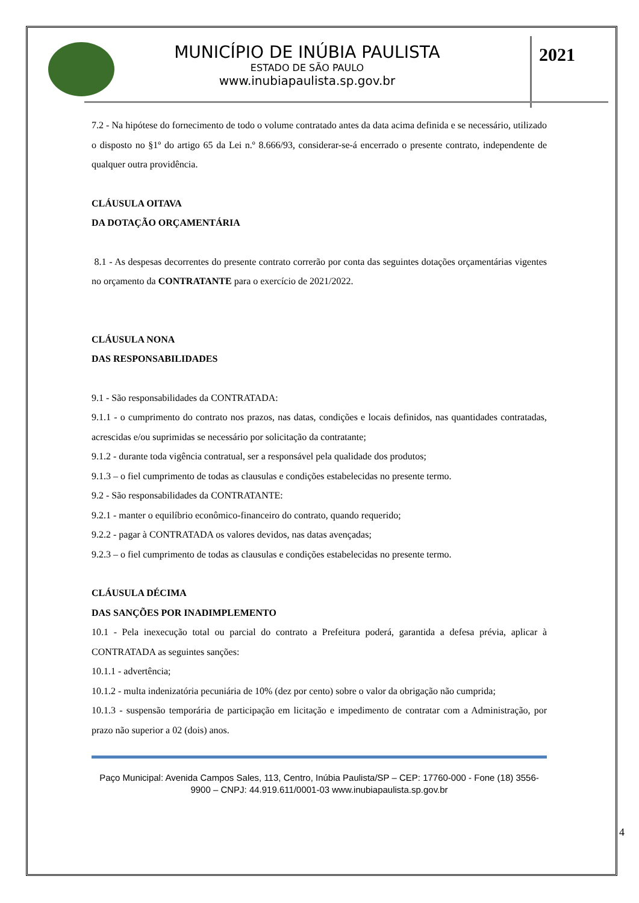MUNICÍPIO DE INÚBIA PAULISTA
ESTADO DE SÃO PAULO
www.inubiapaulista.sp.gov.br
2021
7.2 - Na hipótese do fornecimento de todo o volume contratado antes da data acima definida e se necessário, utilizado o disposto no §1º do artigo 65 da Lei n.º 8.666/93, considerar-se-á encerrado o presente contrato, independente de qualquer outra providência.
CLÁUSULA OITAVA
DA DOTAÇÃO ORÇAMENTÁRIA
8.1 - As despesas decorrentes do presente contrato correrão por conta das seguintes dotações orçamentárias vigentes no orçamento da CONTRATANTE para o exercício de 2021/2022.
CLÁUSULA NONA
DAS RESPONSABILIDADES
9.1 - São responsabilidades da CONTRATADA:
9.1.1 - o cumprimento do contrato nos prazos, nas datas, condições e locais definidos, nas quantidades contratadas, acrescidas e/ou suprimidas se necessário por solicitação da contratante;
9.1.2 - durante toda vigência contratual, ser a responsável pela qualidade dos produtos;
9.1.3 – o fiel cumprimento de todas as clausulas e condições estabelecidas no presente termo.
9.2 - São responsabilidades da CONTRATANTE:
9.2.1 - manter o equilíbrio econômico-financeiro do contrato, quando requerido;
9.2.2 - pagar à CONTRATADA os valores devidos, nas datas avençadas;
9.2.3 – o fiel cumprimento de todas as clausulas e condições estabelecidas no presente termo.
CLÁUSULA DÉCIMA
DAS SANÇÕES POR INADIMPLEMENTO
10.1 - Pela inexecução total ou parcial do contrato a Prefeitura poderá, garantida a defesa prévia, aplicar à CONTRATADA as seguintes sanções:
10.1.1 - advertência;
10.1.2 - multa indenizatória pecuniária de 10% (dez por cento) sobre o valor da obrigação não cumprida;
10.1.3 - suspensão temporária de participação em licitação e impedimento de contratar com a Administração, por prazo não superior a 02 (dois) anos.
Paço Municipal: Avenida Campos Sales, 113, Centro, Inúbia Paulista/SP – CEP: 17760-000 - Fone (18) 3556-9900 – CNPJ: 44.919.611/0001-03 www.inubiapaulista.sp.gov.br
4